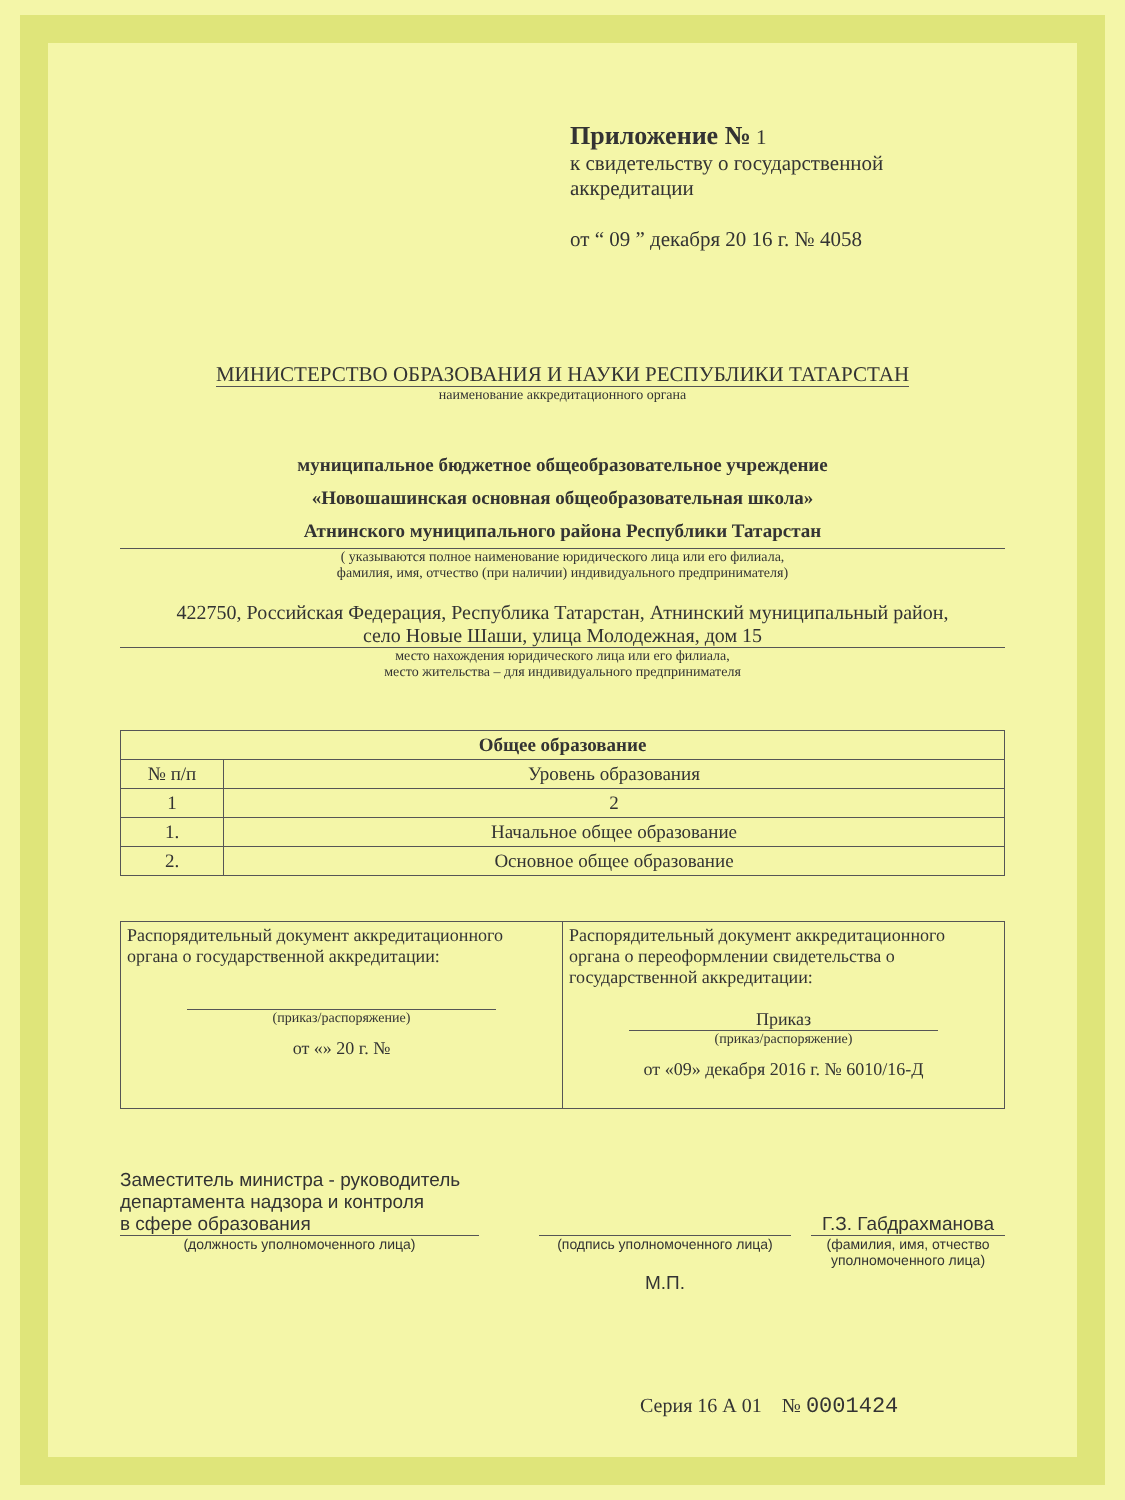Приложение № 1
к свидетельству о государственной
аккредитации
от “ 09 ” декабря 20 16 г. № 4058
МИНИСТЕРСТВО ОБРАЗОВАНИЯ И НАУКИ РЕСПУБЛИКИ ТАТАРСТАН
наименование аккредитационного органа
муниципальное бюджетное общеобразовательное учреждение
«Новошашинская основная общеобразовательная школа»
Атнинского муниципального района Республики Татарстан
( указываются полное наименование юридического лица или его филиала,
фамилия, имя, отчество (при наличии) индивидуального предпринимателя)
422750, Российская Федерация, Республика Татарстан, Атнинский муниципальный район,
село Новые Шаши, улица Молодежная, дом 15
место нахождения юридического лица или его филиала,
место жительства – для индивидуального предпринимателя
| Общее образование | |
| --- | --- |
| № п/п | Уровень образования |
| 1 | 2 |
| 1. | Начальное общее образование |
| 2. | Основное общее образование |
| Распорядительный документ аккредитационного органа о государственной аккредитации: (приказ/распоряжение) от «» 20 г. № | Распорядительный документ аккредитационного органа о переоформлении свидетельства о государственной аккредитации: Приказ (приказ/распоряжение) от «09» декабря 2016 г. № 6010/16-Д |
Заместитель министра - руководитель
департамента надзора и контроля
в сфере образования
(должность уполномоченного лица)
(подпись уполномоченного лица)
М.П.
Г.З. Габдрахманова
(фамилия, имя, отчество
уполномоченного лица)
Серия 16 А 01 № 0001424